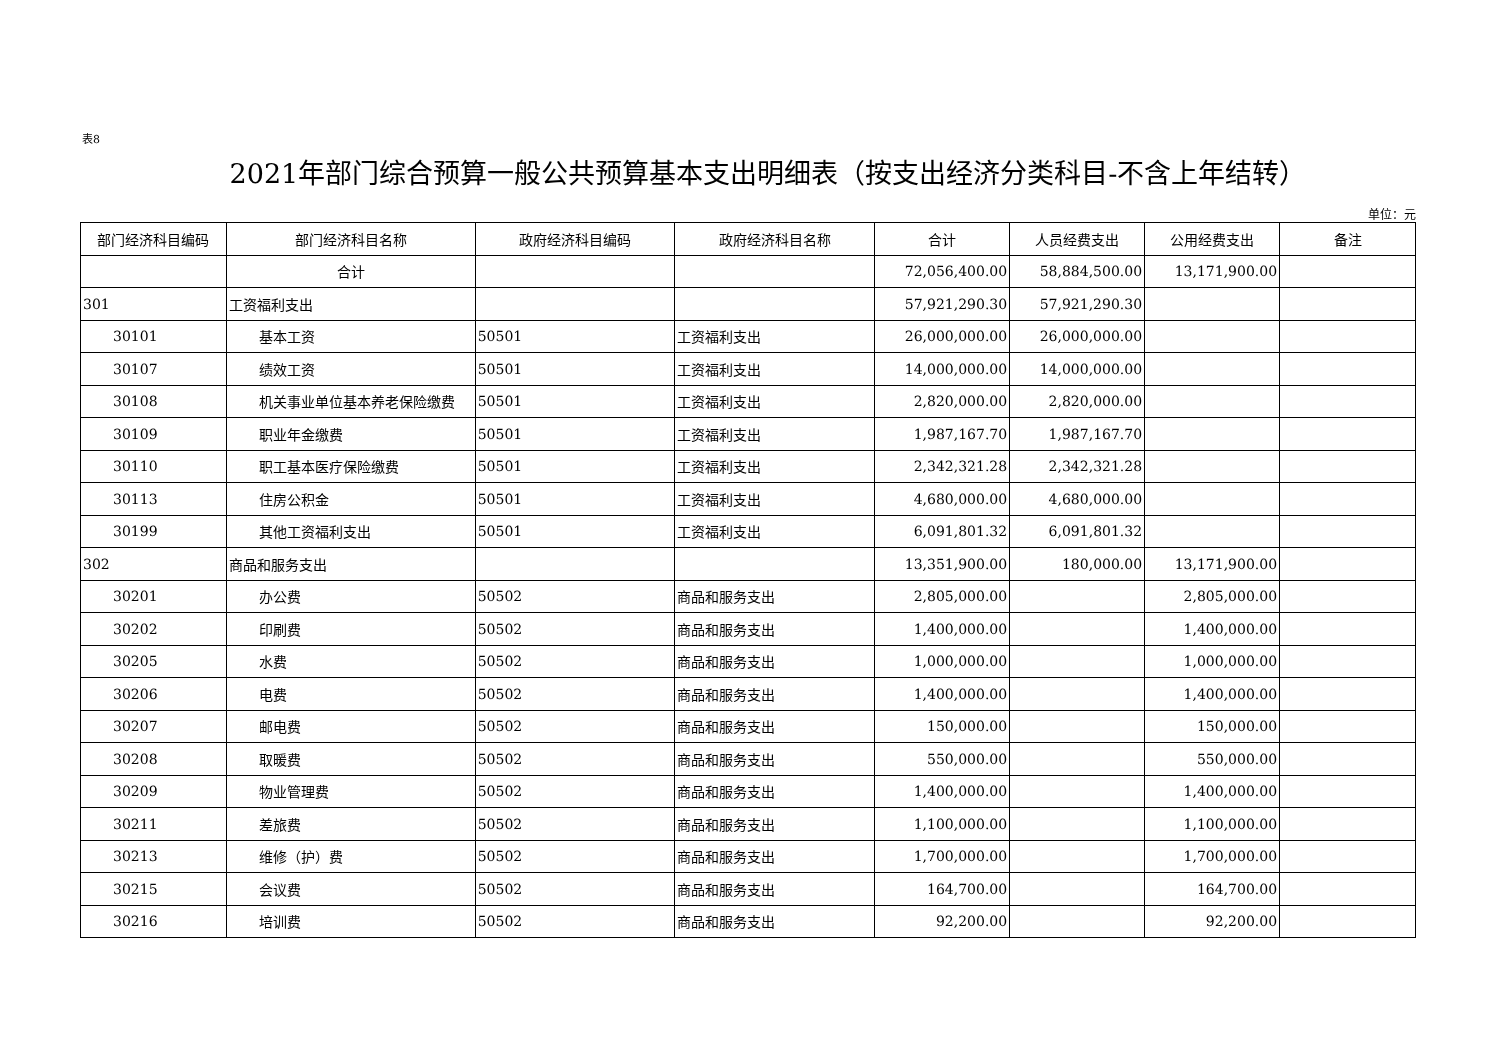表8
2021年部门综合预算一般公共预算基本支出明细表（按支出经济分类科目-不含上年结转）
单位：元
| 部门经济科目编码 | 部门经济科目名称 | 政府经济科目编码 | 政府经济科目名称 | 合计 | 人员经费支出 | 公用经费支出 | 备注 |
| --- | --- | --- | --- | --- | --- | --- | --- |
| | 合计 | | | 72,056,400.00 | 58,884,500.00 | 13,171,900.00 | |
| 301 | 工资福利支出 | | | 57,921,290.30 | 57,921,290.30 | | |
| 30101 | 基本工资 | 50501 | 工资福利支出 | 26,000,000.00 | 26,000,000.00 | | |
| 30107 | 绩效工资 | 50501 | 工资福利支出 | 14,000,000.00 | 14,000,000.00 | | |
| 30108 | 机关事业单位基本养老保险缴费 | 50501 | 工资福利支出 | 2,820,000.00 | 2,820,000.00 | | |
| 30109 | 职业年金缴费 | 50501 | 工资福利支出 | 1,987,167.70 | 1,987,167.70 | | |
| 30110 | 职工基本医疗保险缴费 | 50501 | 工资福利支出 | 2,342,321.28 | 2,342,321.28 | | |
| 30113 | 住房公积金 | 50501 | 工资福利支出 | 4,680,000.00 | 4,680,000.00 | | |
| 30199 | 其他工资福利支出 | 50501 | 工资福利支出 | 6,091,801.32 | 6,091,801.32 | | |
| 302 | 商品和服务支出 | | | 13,351,900.00 | 180,000.00 | 13,171,900.00 | |
| 30201 | 办公费 | 50502 | 商品和服务支出 | 2,805,000.00 | | 2,805,000.00 | |
| 30202 | 印刷费 | 50502 | 商品和服务支出 | 1,400,000.00 | | 1,400,000.00 | |
| 30205 | 水费 | 50502 | 商品和服务支出 | 1,000,000.00 | | 1,000,000.00 | |
| 30206 | 电费 | 50502 | 商品和服务支出 | 1,400,000.00 | | 1,400,000.00 | |
| 30207 | 邮电费 | 50502 | 商品和服务支出 | 150,000.00 | | 150,000.00 | |
| 30208 | 取暖费 | 50502 | 商品和服务支出 | 550,000.00 | | 550,000.00 | |
| 30209 | 物业管理费 | 50502 | 商品和服务支出 | 1,400,000.00 | | 1,400,000.00 | |
| 30211 | 差旅费 | 50502 | 商品和服务支出 | 1,100,000.00 | | 1,100,000.00 | |
| 30213 | 维修（护）费 | 50502 | 商品和服务支出 | 1,700,000.00 | | 1,700,000.00 | |
| 30215 | 会议费 | 50502 | 商品和服务支出 | 164,700.00 | | 164,700.00 | |
| 30216 | 培训费 | 50502 | 商品和服务支出 | 92,200.00 | | 92,200.00 | |